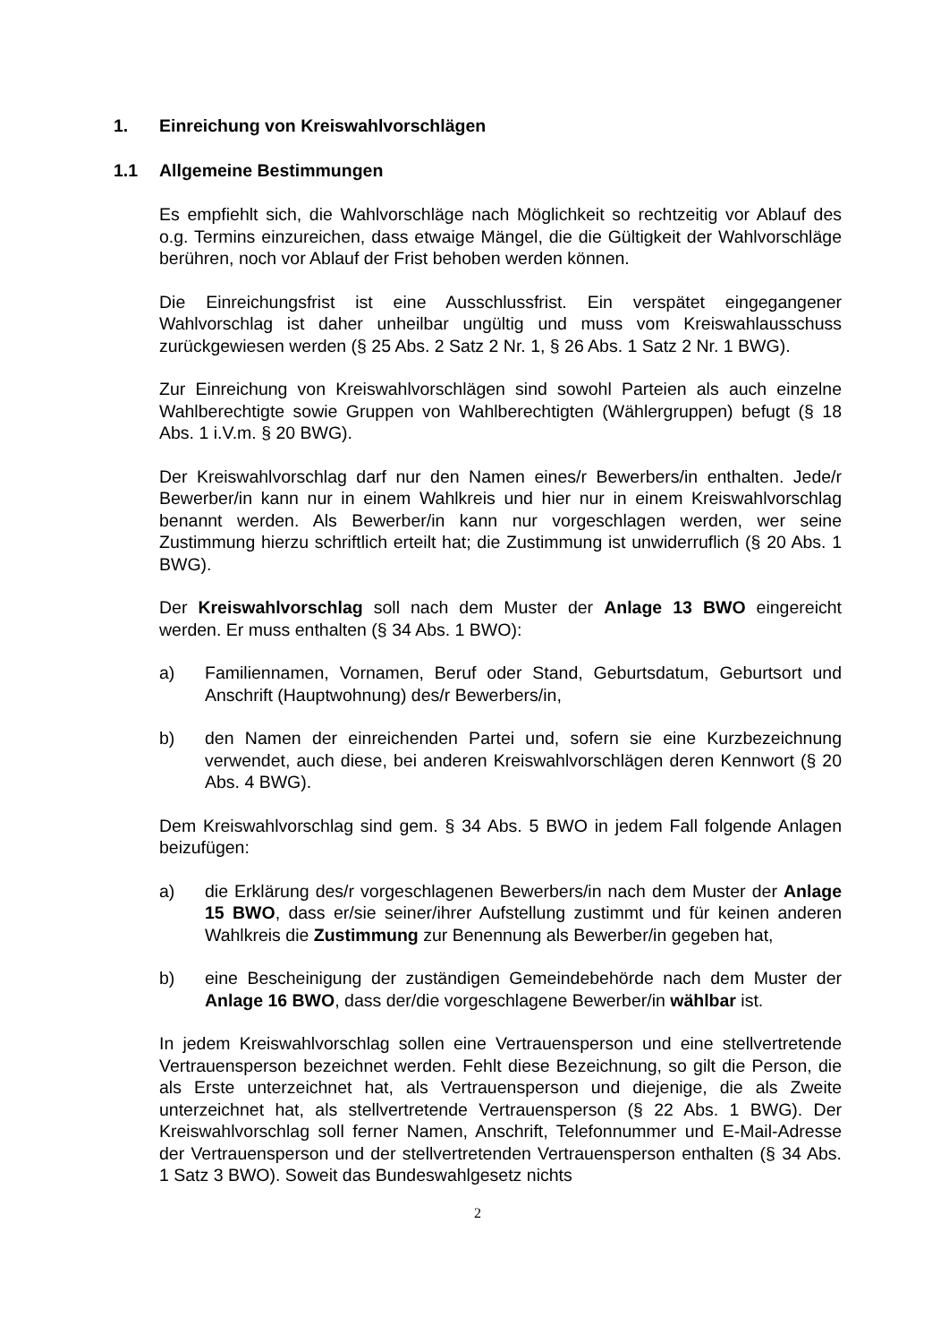1. Einreichung von Kreiswahlvorschlägen
1.1 Allgemeine Bestimmungen
Es empfiehlt sich, die Wahlvorschläge nach Möglichkeit so rechtzeitig vor Ablauf des o.g. Termins einzureichen, dass etwaige Mängel, die die Gültigkeit der Wahlvorschläge berühren, noch vor Ablauf der Frist behoben werden können.
Die Einreichungsfrist ist eine Ausschlussfrist. Ein verspätet eingegangener Wahlvorschlag ist daher unheilbar ungültig und muss vom Kreiswahlausschuss zurückgewiesen werden (§ 25 Abs. 2 Satz 2 Nr. 1, § 26 Abs. 1 Satz 2 Nr. 1 BWG).
Zur Einreichung von Kreiswahlvorschlägen sind sowohl Parteien als auch einzelne Wahlberechtigte sowie Gruppen von Wahlberechtigten (Wählergruppen) befugt (§ 18 Abs. 1 i.V.m. § 20 BWG).
Der Kreiswahlvorschlag darf nur den Namen eines/r Bewerbers/in enthalten. Jede/r Bewerber/in kann nur in einem Wahlkreis und hier nur in einem Kreiswahlvorschlag benannt werden. Als Bewerber/in kann nur vorgeschlagen werden, wer seine Zustimmung hierzu schriftlich erteilt hat; die Zustimmung ist unwiderruflich (§ 20 Abs. 1 BWG).
Der Kreiswahlvorschlag soll nach dem Muster der Anlage 13 BWO eingereicht werden. Er muss enthalten (§ 34 Abs. 1 BWO):
a) Familiennamen, Vornamen, Beruf oder Stand, Geburtsdatum, Geburtsort und Anschrift (Hauptwohnung) des/r Bewerbers/in,
b) den Namen der einreichenden Partei und, sofern sie eine Kurzbezeichnung verwendet, auch diese, bei anderen Kreiswahlvorschlägen deren Kennwort (§ 20 Abs. 4 BWG).
Dem Kreiswahlvorschlag sind gem. § 34 Abs. 5 BWO in jedem Fall folgende Anlagen beizufügen:
a) die Erklärung des/r vorgeschlagenen Bewerbers/in nach dem Muster der Anlage 15 BWO, dass er/sie seiner/ihrer Aufstellung zustimmt und für keinen anderen Wahlkreis die Zustimmung zur Benennung als Bewerber/in gegeben hat,
b) eine Bescheinigung der zuständigen Gemeindebehörde nach dem Muster der Anlage 16 BWO, dass der/die vorgeschlagene Bewerber/in wählbar ist.
In jedem Kreiswahlvorschlag sollen eine Vertrauensperson und eine stellvertretende Vertrauensperson bezeichnet werden. Fehlt diese Bezeichnung, so gilt die Person, die als Erste unterzeichnet hat, als Vertrauensperson und diejenige, die als Zweite unterzeichnet hat, als stellvertretende Vertrauensperson (§ 22 Abs. 1 BWG). Der Kreiswahlvorschlag soll ferner Namen, Anschrift, Telefonnummer und E-Mail-Adresse der Vertrauensperson und der stellvertretenden Vertrauensperson enthalten (§ 34 Abs. 1 Satz 3 BWO). Soweit das Bundeswahlgesetz nichts
2